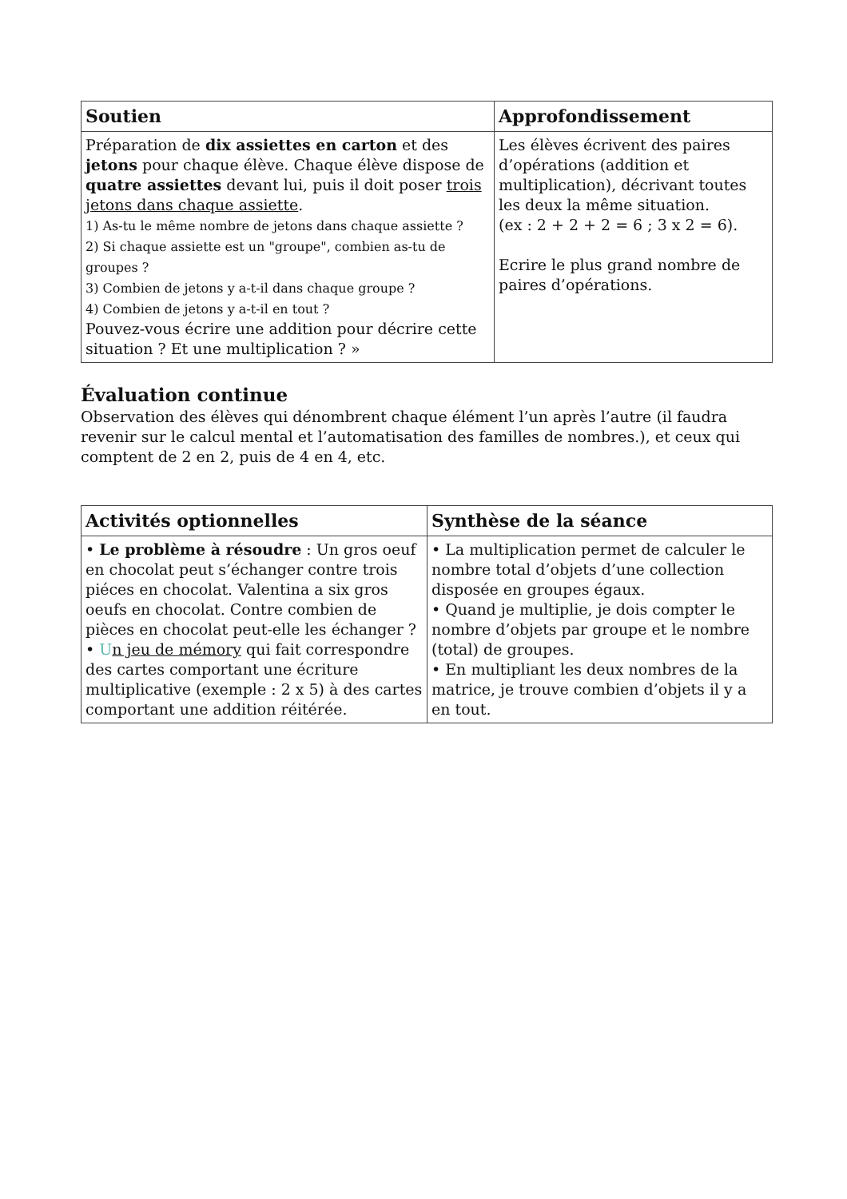| Soutien | Approfondissement |
| --- | --- |
| Préparation de dix assiettes en carton et des jetons pour chaque élève. Chaque élève dispose de quatre assiettes devant lui, puis il doit poser trois jetons dans chaque assiette . 1) As-tu le même nombre de jetons dans chaque assiette ? 2) Si chaque assiette est un "groupe", combien as-tu de groupes ? 3) Combien de jetons y a-t-il dans chaque groupe ? 4) Combien de jetons y a-t-il en tout ? Pouvez-vous écrire une addition pour décrire cette situation ? Et une multiplication ? » | Les élèves écrivent des paires d’opérations (addition et multiplication), décrivant toutes les deux la même situation. (ex : 2 + 2 + 2 = 6 ; 3 x 2 = 6). Ecrire le plus grand nombre de paires d’opérations. |
Évaluation continue
Observation des élèves qui dénombrent chaque élément l’un après l’autre (il faudra revenir sur le calcul mental et l’automatisation des familles de nombres.), et ceux qui comptent de 2 en 2, puis de 4 en 4, etc.
| Activités optionnelles | Synthèse de la séance |
| --- | --- |
| • Le problème à résoudre : Un gros oeuf en chocolat peut s’échanger contre trois piéces en chocolat. Valentina a six gros oeufs en chocolat. Contre combien de pièces en chocolat peut-elle les échanger ? • U n jeu de mémory qui fait correspondre des cartes comportant une écriture multiplicative (exemple : 2 x 5) à des cartes comportant une addition réitérée. | • La multiplication permet de calculer le nombre total d’objets d’une collection disposée en groupes égaux. • Quand je multiplie, je dois compter le nombre d’objets par groupe et le nombre (total) de groupes. • En multipliant les deux nombres de la matrice, je trouve combien d’objets il y a en tout. |